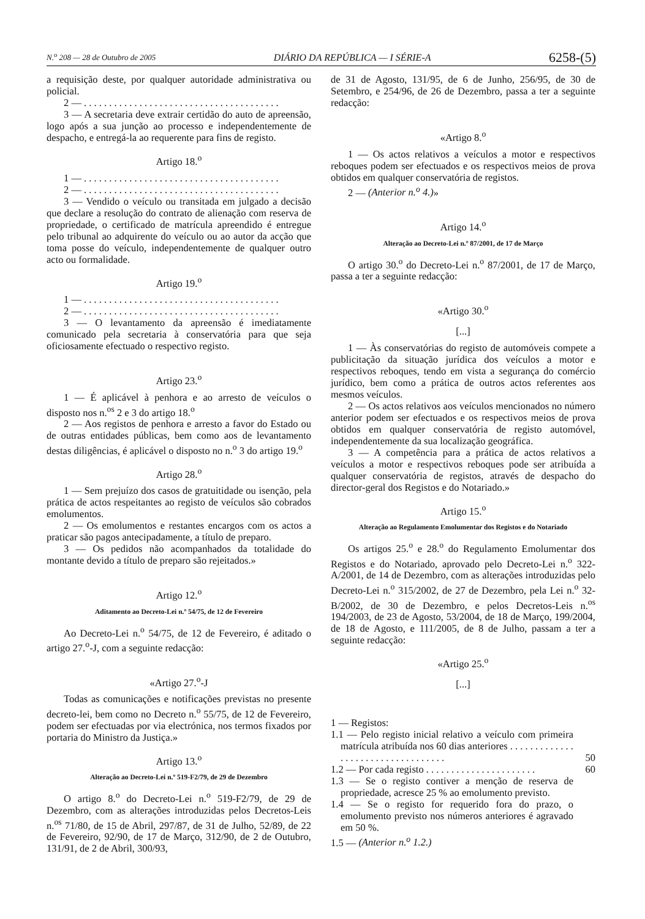N.<sup>o</sup> 208 — 28 de Outubro de 2005 DIÁRIO DA REPÚBLICA — I SÉRIE-A 6258-(5)
a requisição deste, por qualquer autoridade administrativa ou policial.
2 — . . . . . . . . . . . . . . . . . . . . . . . . . . . . . . . . . . . . . . .
3 — A secretaria deve extrair certidão do auto de apreensão, logo após a sua junção ao processo e independentemente de despacho, e entregá-la ao requerente para fins de registo.
Artigo 18.<sup>o</sup>
1 — . . . . . . . . . . . . . . . . . . . . . . . . . . . . . . . . . . . . . . .
2 — . . . . . . . . . . . . . . . . . . . . . . . . . . . . . . . . . . . . . . .
3 — Vendido o veículo ou transitada em julgado a decisão que declare a resolução do contrato de alienação com reserva de propriedade, o certificado de matrícula apreendido é entregue pelo tribunal ao adquirente do veículo ou ao autor da acção que toma posse do veículo, independentemente de qualquer outro acto ou formalidade.
Artigo 19.<sup>o</sup>
1 — . . . . . . . . . . . . . . . . . . . . . . . . . . . . . . . . . . . . . . .
2 — . . . . . . . . . . . . . . . . . . . . . . . . . . . . . . . . . . . . . . .
3 — O levantamento da apreensão é imediatamente comunicado pela secretaria à conservatória para que seja oficiosamente efectuado o respectivo registo.
Artigo 23.<sup>o</sup>
1 — É aplicável à penhora e ao arresto de veículos o disposto nos n.<sup>os</sup> 2 e 3 do artigo 18.<sup>o</sup>
2 — Aos registos de penhora e arresto a favor do Estado ou de outras entidades públicas, bem como aos de levantamento destas diligências, é aplicável o disposto no n.<sup>o</sup> 3 do artigo 19.<sup>o</sup>
Artigo 28.<sup>o</sup>
1 — Sem prejuízo dos casos de gratuitidade ou isenção, pela prática de actos respeitantes ao registo de veículos são cobrados emolumentos.
2 — Os emolumentos e restantes encargos com os actos a praticar são pagos antecipadamente, a título de preparo.
3 — Os pedidos não acompanhados da totalidade do montante devido a título de preparo são rejeitados.»
Artigo 12.<sup>o</sup>
Aditamento ao Decreto-Lei n.º 54/75, de 12 de Fevereiro
Ao Decreto-Lei n.<sup>o</sup> 54/75, de 12 de Fevereiro, é aditado o artigo 27.<sup>o</sup>-J, com a seguinte redacção:
«Artigo 27.<sup>o</sup>-J
Todas as comunicações e notificações previstas no presente decreto-lei, bem como no Decreto n.<sup>o</sup> 55/75, de 12 de Fevereiro, podem ser efectuadas por via electrónica, nos termos fixados por portaria do Ministro da Justiça.»
Artigo 13.<sup>o</sup>
Alteração ao Decreto-Lei n.º 519-F2/79, de 29 de Dezembro
O artigo 8.<sup>o</sup> do Decreto-Lei n.<sup>o</sup> 519-F2/79, de 29 de Dezembro, com as alterações introduzidas pelos Decretos-Leis n.<sup>os</sup> 71/80, de 15 de Abril, 297/87, de 31 de Julho, 52/89, de 22 de Fevereiro, 92/90, de 17 de Março, 312/90, de 2 de Outubro, 131/91, de 2 de Abril, 300/93,
de 31 de Agosto, 131/95, de 6 de Junho, 256/95, de 30 de Setembro, e 254/96, de 26 de Dezembro, passa a ter a seguinte redacção:
«Artigo 8.<sup>o</sup>
1 — Os actos relativos a veículos a motor e respectivos reboques podem ser efectuados e os respectivos meios de prova obtidos em qualquer conservatória de registos.
2 — (Anterior n.<sup>o</sup> 4.)»
Artigo 14.<sup>o</sup>
Alteração ao Decreto-Lei n.º 87/2001, de 17 de Março
O artigo 30.<sup>o</sup> do Decreto-Lei n.<sup>o</sup> 87/2001, de 17 de Março, passa a ter a seguinte redacção:
«Artigo 30.<sup>o</sup>
[...]
1 — Às conservatórias do registo de automóveis compete a publicitação da situação jurídica dos veículos a motor e respectivos reboques, tendo em vista a segurança do comércio jurídico, bem como a prática de outros actos referentes aos mesmos veículos.
2 — Os actos relativos aos veículos mencionados no número anterior podem ser efectuados e os respectivos meios de prova obtidos em qualquer conservatória de registo automóvel, independentemente da sua localização geográfica.
3 — A competência para a prática de actos relativos a veículos a motor e respectivos reboques pode ser atribuída a qualquer conservatória de registos, através de despacho do director-geral dos Registos e do Notariado.»
Artigo 15.<sup>o</sup>
Alteração ao Regulamento Emolumentar dos Registos e do Notariado
Os artigos 25.<sup>o</sup> e 28.<sup>o</sup> do Regulamento Emolumentar dos Registos e do Notariado, aprovado pelo Decreto-Lei n.<sup>o</sup> 322-A/2001, de 14 de Dezembro, com as alterações introduzidas pelo Decreto-Lei n.<sup>o</sup> 315/2002, de 27 de Dezembro, pela Lei n.<sup>o</sup> 32-B/2002, de 30 de Dezembro, e pelos Decretos-Leis n.<sup>os</sup> 194/2003, de 23 de Agosto, 53/2004, de 18 de Março, 199/2004, de 18 de Agosto, e 111/2005, de 8 de Julho, passam a ter a seguinte redacção:
«Artigo 25.<sup>o</sup>
[...]
1 — Registos:
1.1 — Pelo registo inicial relativo a veículo com primeira matrícula atribuída nos 60 dias anteriores . . . . . . . . . . . . . . . . . . . . . . . . . . . . . . . . . . 50
1.2 — Por cada registo . . . . . . . . . . . . . . . . . . . . . . 60
1.3 — Se o registo contiver a menção de reserva de propriedade, acresce 25 % ao emolumento previsto.
1.4 — Se o registo for requerido fora do prazo, o emolumento previsto nos números anteriores é agravado em 50 %.
1.5 — (Anterior n.<sup>o</sup> 1.2.)